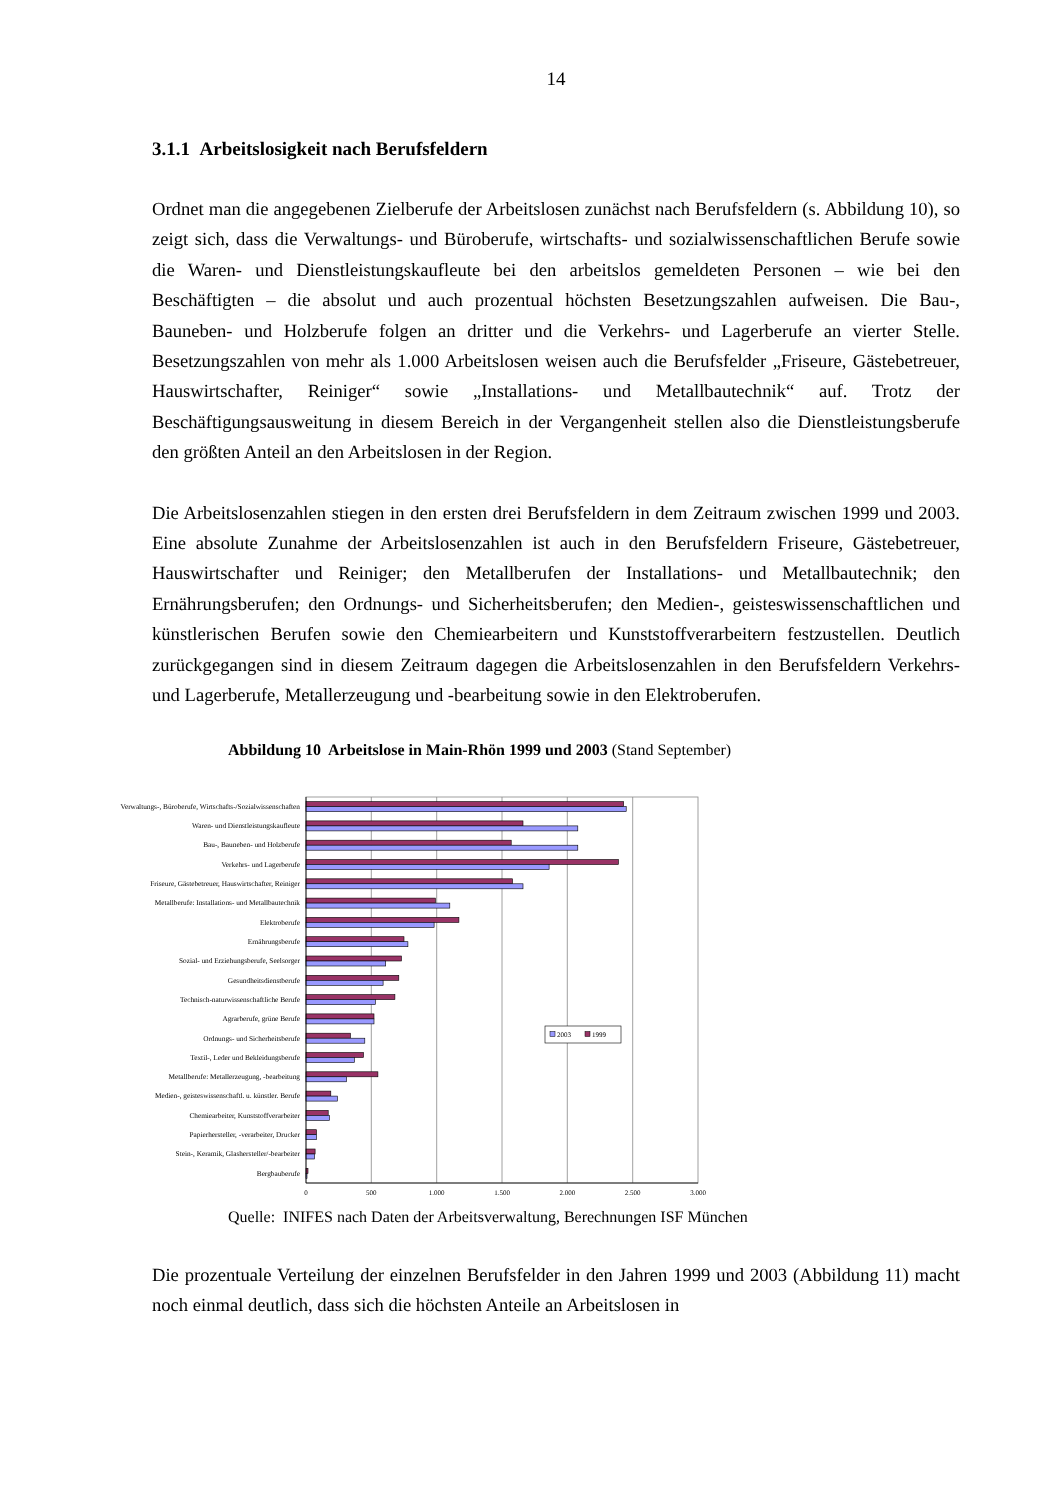14
3.1.1 Arbeitslosigkeit nach Berufsfeldern
Ordnet man die angegebenen Zielberufe der Arbeitslosen zunächst nach Berufsfeldern (s. Abbildung 10), so zeigt sich, dass die Verwaltungs- und Büroberufe, wirtschafts- und sozialwissenschaftlichen Berufe sowie die Waren- und Dienstleistungskaufleute bei den arbeitslos gemeldeten Personen – wie bei den Beschäftigten – die absolut und auch prozentual höchsten Besetzungszahlen aufweisen. Die Bau-, Bauneben- und Holzberufe folgen an dritter und die Verkehrs- und Lagerberufe an vierter Stelle. Besetzungszahlen von mehr als 1.000 Arbeitslosen weisen auch die Berufsfelder „Friseure, Gästebetreuer, Hauswirtschafter, Reiniger“ sowie „Installations- und Metallbautechnik“ auf. Trotz der Beschäftigungsausweitung in diesem Bereich in der Vergangenheit stellen also die Dienstleistungsberufe den größten Anteil an den Arbeitslosen in der Region.
Die Arbeitslosenzahlen stiegen in den ersten drei Berufsfeldern in dem Zeitraum zwischen 1999 und 2003. Eine absolute Zunahme der Arbeitslosenzahlen ist auch in den Berufsfeldern Friseure, Gästebetreuer, Hauswirtschafter und Reiniger; den Metallberufen der Installations- und Metallbautechnik; den Ernährungsberufen; den Ordnungs- und Sicherheitsberufen; den Medien-, geisteswissenschaftlichen und künstlerischen Berufen sowie den Chemiearbeitern und Kunststoffverarbeitern festzustellen. Deutlich zurückgegangen sind in diesem Zeitraum dagegen die Arbeitslosenzahlen in den Berufsfeldern Verkehrs- und Lagerberufe, Metallerzeugung und -bearbeitung sowie in den Elektroberufen.
Abbildung 10 Arbeitslose in Main-Rhön 1999 und 2003 (Stand September)
Verwaltungs-, Büroberufe, Wirtschafts-/Sozialwissenschaften
Waren- und Dienstleistungskaufleute
Bau-, Bauneben- und Holzberufe
Verkehrs- und Lagerberufe
Friseure, Gästebetreuer, Hauswirtschafter, Reiniger
Metallberufe: Installations- und Metallbautechnik
Elektroberufe
Ernährungsberufe
Sozial- und Erziehungsberufe, Seelsorger
Gesundheitsdienstberufe
Technisch-naturwissenschaftliche Berufe
Agrarberufe, grüne Berufe
Ordnungs- und Sicherheitsberufe
Textil-, Leder und Bekleidungsberufe
Metallberufe: Metallerzeugung, -bearbeitung
Medien-, geisteswissenschaftl. u. künstler. Berufe
Chemiearbeiter, Kunststoffverarbeiter
Papierhersteller, -verarbeiter, Drucker
Stein-, Keramik, Glashersteller/-bearbeiter
Bergbauberufe
0
500
1.000
1.500
2.000
2.500
3.000
2003
1999
Quelle: INIFES nach Daten der Arbeitsverwaltung, Berechnungen ISF München
Die prozentuale Verteilung der einzelnen Berufsfelder in den Jahren 1999 und 2003 (Abbildung 11) macht noch einmal deutlich, dass sich die höchsten Anteile an Arbeitslosen in